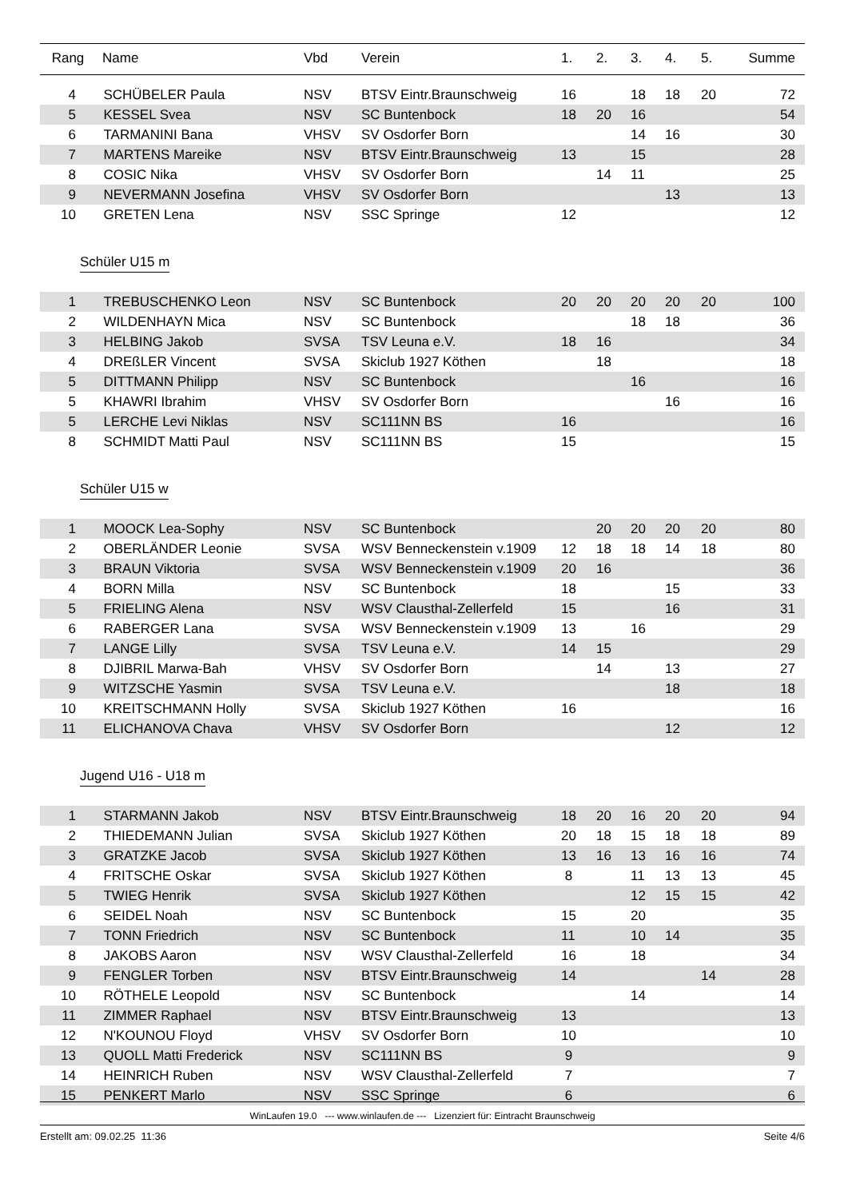| Rang | Name | Vbd | Verein | 1. | 2. | 3. | 4. | 5. | Summe |
| --- | --- | --- | --- | --- | --- | --- | --- | --- | --- |
| 4 | SCHÜBELER Paula | NSV | BTSV Eintr.Braunschweig | 16 | | 18 | 18 | 20 | 72 |
| 5 | KESSEL Svea | NSV | SC Buntenbock | 18 | 20 | 16 | | | 54 |
| 6 | TARMANINI Bana | VHSV | SV Osdorfer Born | | | 14 | 16 | | 30 |
| 7 | MARTENS Mareike | NSV | BTSV Eintr.Braunschweig | 13 | | 15 | | | 28 |
| 8 | COSIC Nika | VHSV | SV Osdorfer Born | | 14 | 11 | | | 25 |
| 9 | NEVERMANN Josefina | VHSV | SV Osdorfer Born | | | | 13 | | 13 |
| 10 | GRETEN Lena | NSV | SSC Springe | 12 | | | | | 12 |
| Schüler U15 m | | | | | | | | | |
| 1 | TREBUSCHENKO Leon | NSV | SC Buntenbock | 20 | 20 | 20 | 20 | 20 | 100 |
| 2 | WILDENHAYN Mica | NSV | SC Buntenbock | | | 18 | 18 | | 36 |
| 3 | HELBING Jakob | SVSA | TSV Leuna e.V. | 18 | 16 | | | | 34 |
| 4 | DREßLER Vincent | SVSA | Skiclub 1927 Köthen | | 18 | | | | 18 |
| 5 | DITTMANN Philipp | NSV | SC Buntenbock | | | 16 | | | 16 |
| 5 | KHAWRI Ibrahim | VHSV | SV Osdorfer Born | | | | 16 | | 16 |
| 5 | LERCHE Levi Niklas | NSV | SC111NN BS | 16 | | | | | 16 |
| 8 | SCHMIDT Matti Paul | NSV | SC111NN BS | 15 | | | | | 15 |
| Schüler U15 w | | | | | | | | | |
| 1 | MOOCK Lea-Sophy | NSV | SC Buntenbock | | 20 | 20 | 20 | 20 | 80 |
| 2 | OBERLÄNDER Leonie | SVSA | WSV Benneckenstein v.1909 | 12 | 18 | 18 | 14 | 18 | 80 |
| 3 | BRAUN Viktoria | SVSA | WSV Benneckenstein v.1909 | 20 | 16 | | | | 36 |
| 4 | BORN Milla | NSV | SC Buntenbock | 18 | | | 15 | | 33 |
| 5 | FRIELING Alena | NSV | WSV Clausthal-Zellerfeld | 15 | | | 16 | | 31 |
| 6 | RABERGER Lana | SVSA | WSV Benneckenstein v.1909 | 13 | | 16 | | | 29 |
| 7 | LANGE Lilly | SVSA | TSV Leuna e.V. | 14 | 15 | | | | 29 |
| 8 | DJIBRIL Marwa-Bah | VHSV | SV Osdorfer Born | | 14 | | 13 | | 27 |
| 9 | WITZSCHE Yasmin | SVSA | TSV Leuna e.V. | | | | 18 | | 18 |
| 10 | KREITSCHMANN Holly | SVSA | Skiclub 1927 Köthen | 16 | | | | | 16 |
| 11 | ELICHANOVA Chava | VHSV | SV Osdorfer Born | | | | 12 | | 12 |
| Jugend U16 - U18 m | | | | | | | | | |
| 1 | STARMANN Jakob | NSV | BTSV Eintr.Braunschweig | 18 | 20 | 16 | 20 | 20 | 94 |
| 2 | THIEDEMANN Julian | SVSA | Skiclub 1927 Köthen | 20 | 18 | 15 | 18 | 18 | 89 |
| 3 | GRATZKE Jacob | SVSA | Skiclub 1927 Köthen | 13 | 16 | 13 | 16 | 16 | 74 |
| 4 | FRITSCHE Oskar | SVSA | Skiclub 1927 Köthen | 8 | | 11 | 13 | 13 | 45 |
| 5 | TWIEG Henrik | SVSA | Skiclub 1927 Köthen | | | 12 | 15 | 15 | 42 |
| 6 | SEIDEL Noah | NSV | SC Buntenbock | 15 | | 20 | | | 35 |
| 7 | TONN Friedrich | NSV | SC Buntenbock | 11 | | 10 | 14 | | 35 |
| 8 | JAKOBS Aaron | NSV | WSV Clausthal-Zellerfeld | 16 | | 18 | | | 34 |
| 9 | FENGLER Torben | NSV | BTSV Eintr.Braunschweig | 14 | | | | 14 | 28 |
| 10 | RÖTHELE Leopold | NSV | SC Buntenbock | | | 14 | | | 14 |
| 11 | ZIMMER Raphael | NSV | BTSV Eintr.Braunschweig | 13 | | | | | 13 |
| 12 | N'KOUNOU Floyd | VHSV | SV Osdorfer Born | 10 | | | | | 10 |
| 13 | QUOLL Matti Frederick | NSV | SC111NN BS | 9 | | | | | 9 |
| 14 | HEINRICH Ruben | NSV | WSV Clausthal-Zellerfeld | 7 | | | | | 7 |
| 15 | PENKERT Marlo | NSV | SSC Springe | 6 | | | | | 6 |
WinLaufen 19.0 --- www.winlaufen.de --- Lizenziert für: Eintracht Braunschweig
Erstellt am: 09.02.25 11:36 Seite 4/6